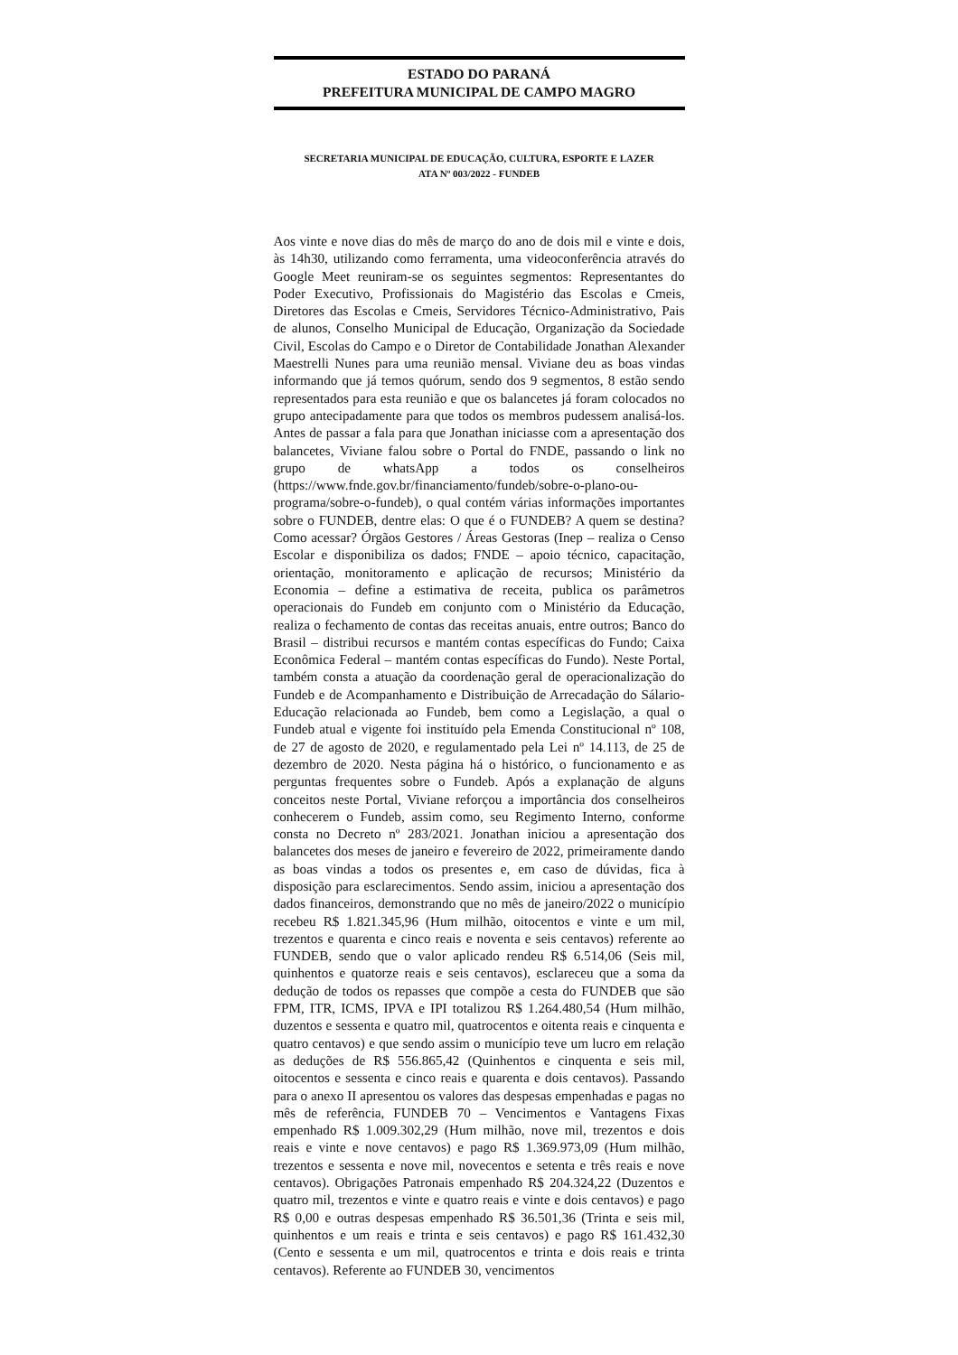ESTADO DO PARANÁ
PREFEITURA MUNICIPAL DE CAMPO MAGRO
SECRETARIA MUNICIPAL DE EDUCAÇÃO, CULTURA, ESPORTE E LAZER
ATA Nº 003/2022 - FUNDEB
Aos vinte e nove dias do mês de março do ano de dois mil e vinte e dois, às 14h30, utilizando como ferramenta, uma videoconferência através do Google Meet reuniram-se os seguintes segmentos: Representantes do Poder Executivo, Profissionais do Magistério das Escolas e Cmeis, Diretores das Escolas e Cmeis, Servidores Técnico-Administrativo, Pais de alunos, Conselho Municipal de Educação, Organização da Sociedade Civil, Escolas do Campo e o Diretor de Contabilidade Jonathan Alexander Maestrelli Nunes para uma reunião mensal. Viviane deu as boas vindas informando que já temos quórum, sendo dos 9 segmentos, 8 estão sendo representados para esta reunião e que os balancetes já foram colocados no grupo antecipadamente para que todos os membros pudessem analisá-los. Antes de passar a fala para que Jonathan iniciasse com a apresentação dos balancetes, Viviane falou sobre o Portal do FNDE, passando o link no grupo de whatsApp a todos os conselheiros (https://www.fnde.gov.br/financiamento/fundeb/sobre-o-plano-ou-programa/sobre-o-fundeb), o qual contém várias informações importantes sobre o FUNDEB, dentre elas: O que é o FUNDEB? A quem se destina? Como acessar? Órgãos Gestores / Áreas Gestoras (Inep – realiza o Censo Escolar e disponibiliza os dados; FNDE – apoio técnico, capacitação, orientação, monitoramento e aplicação de recursos; Ministério da Economia – define a estimativa de receita, publica os parâmetros operacionais do Fundeb em conjunto com o Ministério da Educação, realiza o fechamento de contas das receitas anuais, entre outros; Banco do Brasil – distribui recursos e mantém contas específicas do Fundo; Caixa Econômica Federal – mantém contas específicas do Fundo). Neste Portal, também consta a atuação da coordenação geral de operacionalização do Fundeb e de Acompanhamento e Distribuição de Arrecadação do Sálario-Educação relacionada ao Fundeb, bem como a Legislação, a qual o Fundeb atual e vigente foi instituído pela Emenda Constitucional nº 108, de 27 de agosto de 2020, e regulamentado pela Lei nº 14.113, de 25 de dezembro de 2020. Nesta página há o histórico, o funcionamento e as perguntas frequentes sobre o Fundeb. Após a explanação de alguns conceitos neste Portal, Viviane reforçou a importância dos conselheiros conhecerem o Fundeb, assim como, seu Regimento Interno, conforme consta no Decreto nº 283/2021. Jonathan iniciou a apresentação dos balancetes dos meses de janeiro e fevereiro de 2022, primeiramente dando as boas vindas a todos os presentes e, em caso de dúvidas, fica à disposição para esclarecimentos. Sendo assim, iniciou a apresentação dos dados financeiros, demonstrando que no mês de janeiro/2022 o município recebeu R$ 1.821.345,96 (Hum milhão, oitocentos e vinte e um mil, trezentos e quarenta e cinco reais e noventa e seis centavos) referente ao FUNDEB, sendo que o valor aplicado rendeu R$ 6.514,06 (Seis mil, quinhentos e quatorze reais e seis centavos), esclareceu que a soma da dedução de todos os repasses que compõe a cesta do FUNDEB que são FPM, ITR, ICMS, IPVA e IPI totalizou R$ 1.264.480,54 (Hum milhão, duzentos e sessenta e quatro mil, quatrocentos e oitenta reais e cinquenta e quatro centavos) e que sendo assim o município teve um lucro em relação as deduções de R$ 556.865,42 (Quinhentos e cinquenta e seis mil, oitocentos e sessenta e cinco reais e quarenta e dois centavos). Passando para o anexo II apresentou os valores das despesas empenhadas e pagas no mês de referência, FUNDEB 70 – Vencimentos e Vantagens Fixas empenhado R$ 1.009.302,29 (Hum milhão, nove mil, trezentos e dois reais e vinte e nove centavos) e pago R$ 1.369.973,09 (Hum milhão, trezentos e sessenta e nove mil, novecentos e setenta e três reais e nove centavos). Obrigações Patronais empenhado R$ 204.324,22 (Duzentos e quatro mil, trezentos e vinte e quatro reais e vinte e dois centavos) e pago R$ 0,00 e outras despesas empenhado R$ 36.501,36 (Trinta e seis mil, quinhentos e um reais e trinta e seis centavos) e pago R$ 161.432,30 (Cento e sessenta e um mil, quatrocentos e trinta e dois reais e trinta centavos). Referente ao FUNDEB 30, vencimentos